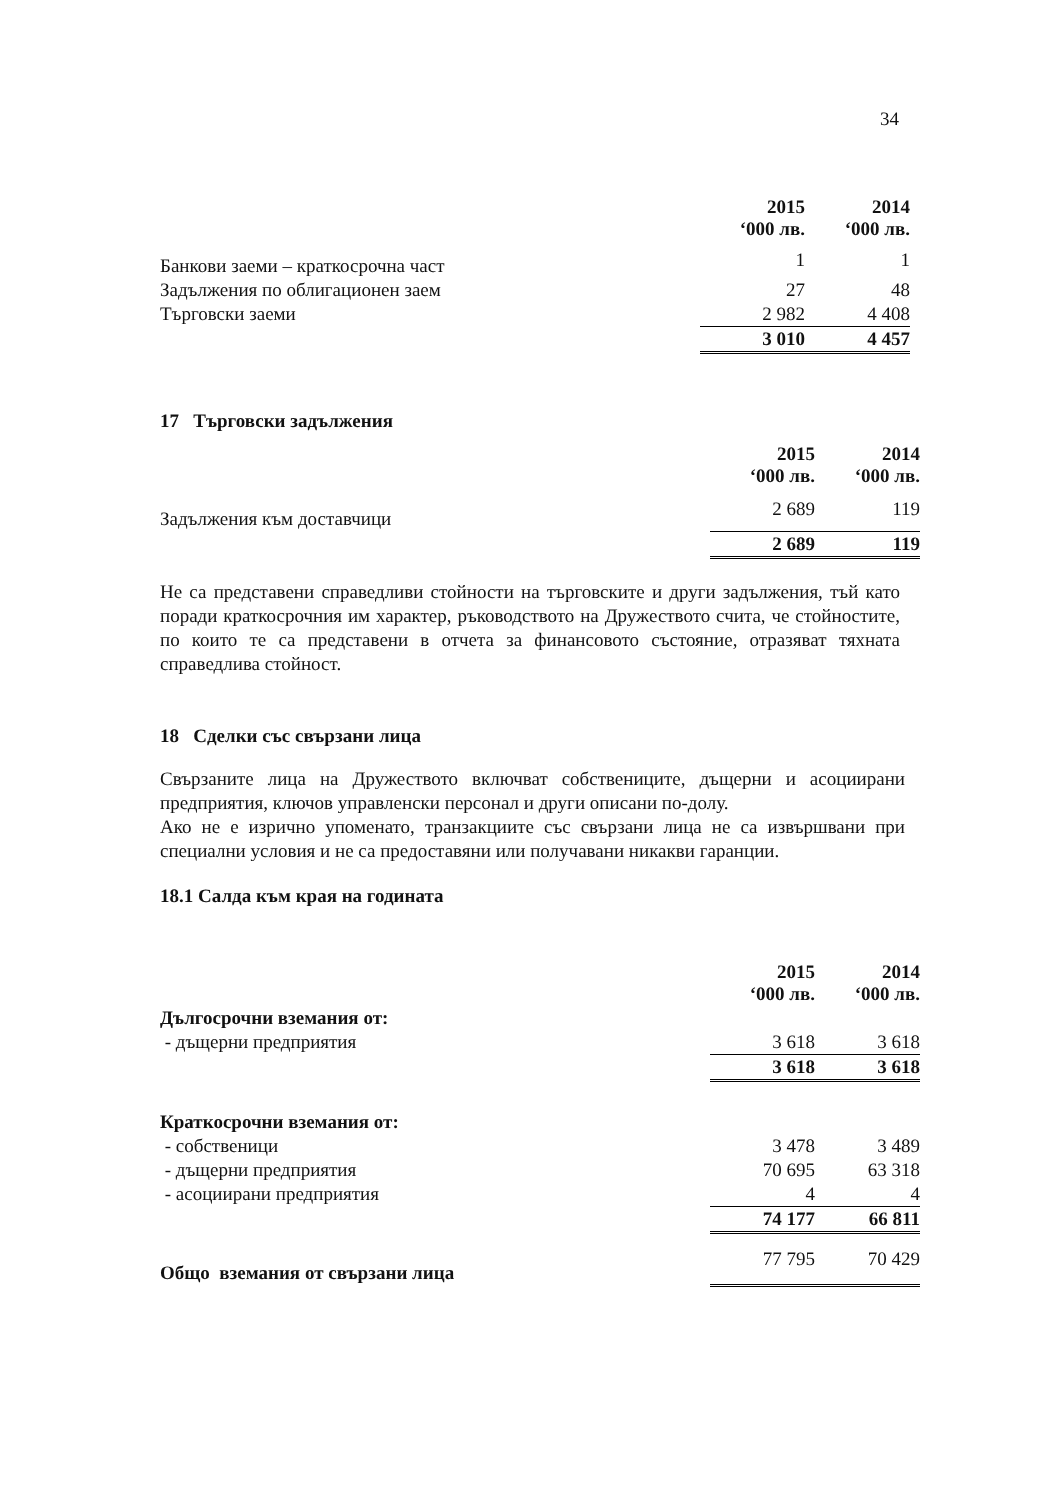34
| | 2015 ‘000 лв. | 2014 ‘000 лв. |
| Банкови заеми – краткосрочна част | 1 | 1 |
| Задължения по облигационен заем | 27 | 48 |
| Търговски заеми | 2 982 | 4 408 |
| | 3 010 | 4 457 |
17 Търговски задължения
| | 2015 ‘000 лв. | 2014 ‘000 лв. |
| Задължения към доставчици | 2 689 | 119 |
| | 2 689 | 119 |
Не са представени справедливи стойности на търговските и други задължения, тъй като поради краткосрочния им характер, ръководството на Дружеството счита, че стойностите, по които те са представени в отчета за финансовото състояние, отразяват тяхната справедлива стойност.
18 Сделки със свързани лица
Свързаните лица на Дружеството включват собствениците, дъщерни и асоциирани предприятия, ключов управленски персонал и други описани по-долу.
Ако не е изрично упоменато, транзакциите със свързани лица не са извършвани при специални условия и не са предоставяни или получавани никакви гаранции.
18.1 Салда към края на годината
| | 2015 ‘000 лв. | 2014 ‘000 лв. |
| Дългосрочни вземания от: | | |
| - дъщерни предприятия | 3 618 | 3 618 |
| | 3 618 | 3 618 |
| Краткосрочни вземания от: | | |
| - собственици | 3 478 | 3 489 |
| - дъщерни предприятия | 70 695 | 63 318 |
| - асоциирани предприятия | 4 | 4 |
| | 74 177 | 66 811 |
| Общо вземания от свързани лица | 77 795 | 70 429 |